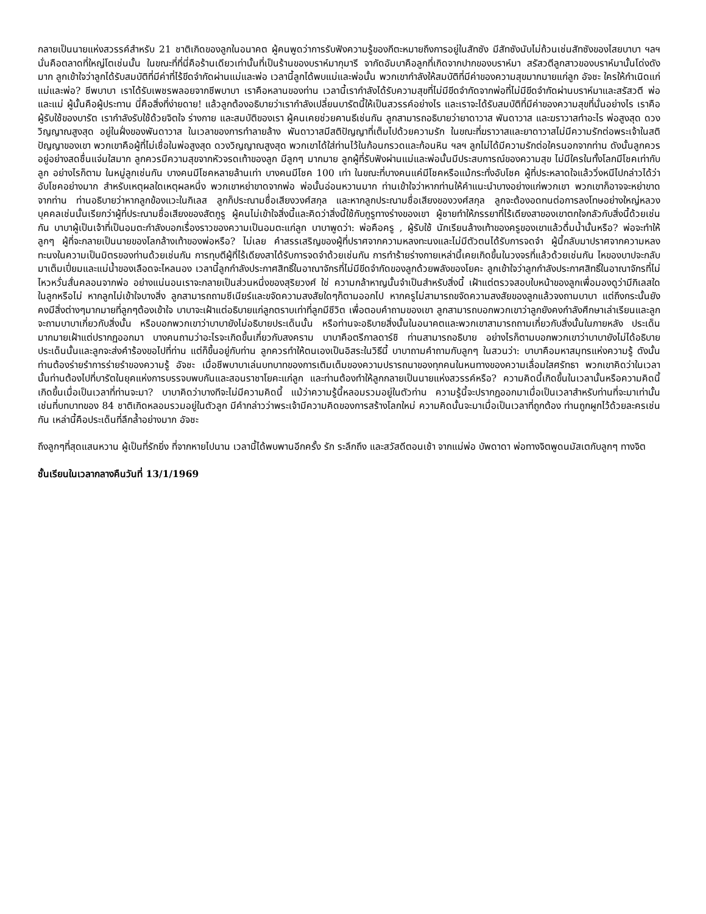กลายเป็นนายแห่งสวรรค์สำหรับ 21 ชาติเกิดของลูกในอนาคต ผู้คนพูดว่าการรับฟังความรู้ของกีตะหมายถึงการอยู่ในสัทซัง มีสัทซังนับไม่ถ้วนเช่นสัทซังของไสยบาบา ฯลฯ นั่นคือตลาดที่ใหญ่โตเช่นนั้น ในขณะที่ที่นี่คือร้านเดียวเท่านั้นที่เป็นร้านของบราห์มากุมารี จากัดอัมบาคือลูกที่เกิดจากปากของบราห์มา สรัสวตีลูกสาวของบราห์มานั้นโด่งดังมาก ลูกเข้าใจว่าลูกได้รับสมบัติที่มีค่าที่ไร้ขีดจำกัดผ่านแม่และพ่อ เวลานี้ลูกได้พบแม่และพ่อนั้น พวกเขากำลังให้สมบัติที่มีค่าของความสุขมากมายแก่ลูก อัจชะ ใครให้กำเนิดแก่แม่และพ่อ? ชีพบาบา เราได้รับเพชรพลอยจากชีพบาบา เราคือหลานของท่าน เวลานี้เรากำลังได้รับความสุขที่ไม่มีขีดจำกัดจากพ่อที่ไม่มีขีดจำกัดผ่านบราห์มาและสรัสวตี พ่อและแม่ ผู้นั้นคือผู้ประทาน นี่คือสิ่งที่ง่ายดาย! แล้วลูกต้องอธิบายว่าเรากำลังเปลี่ยนบารัตนี้ให้เป็นสวรรค์อย่างไร และเราจะได้รับสมบัติที่มีค่าของความสุขที่นั่นอย่างไร เราคือผู้รับใช้ของบารัต เรากำลังรับใช้ด้วยจิตใจ ร่างกาย และสมบัติของเรา ผู้คนเคยช่วยคานธีเช่นกัน ลูกสามารถอธิบายว่ายาดาวาส พันดาวาส และฆราวาสทำอะไร พ่อสูงสุด ดวงวิญญาณสูงสุด อยู่ในฝั่งของพันดาวาส ในเวลาของการทำลายล้าง พันดาวาสมีสติปัญญาที่เต็มไปด้วยความรัก ในขณะที่ฆราวาสและยาดาวาสไม่มีความรักต่อพระเจ้าในสติปัญญาของเขา พวกเขาคือผู้ที่ไม่เชื่อในพ่อสูงสุด ดวงวิญญาณสูงสุด พวกเขาได้ใส่ท่านไว้ในก้อนกรวดและก้อนหิน ฯลฯ ลูกไม่ได้มีความรักต่อใครนอกจากท่าน ดังนั้นลูกควรอยู่อย่างสดชื่นแจ่มใสมาก ลูกควรมีความสุขจากหัวจรดเท้าของลูก มีลูกๆ มากมาย ลูกผู้ที่รับฟังผ่านแม่และพ่อนั้นมีประสบการณ์ของความสุข ไม่มีใครในทั้งโลกมีโชคเท่ากับลูก อย่างไรก็ตาม ในหมู่ลูกเช่นกัน บางคนมีโชคหลายล้านเท่า บางคนมีโชค 100 เท่า ในขณะที่บางคนแค่มีโชคหรือแม้กระทั่งอับโชค ผู้ที่ประหลาดใจแล้ววิ่งหนีไปกล่าวได้ว่าอับโชคอย่างมาก สำหรับเหตุผลใดเหตุผลหนึ่ง พวกเขาหย่าขาดจากพ่อ พ่อนั้นอ่อนหวานมาก ท่านเข้าใจว่าหากท่านให้คำแนะนำบางอย่างแก่พวกเขา พวกเขาก็อาจจะหย่าขาดจากท่าน ท่านอธิบายว่าหากลูกข้องแวะในกิเลส ลูกก็ประณามชื่อเสียงวงศ์สกุล และหากลูกประณามชื่อเสียงของวงศ์สกุล ลูกจะต้องอดทนต่อการลงโทษอย่างใหญ่หลวง บุคคลเช่นนั้นเรียกว่าผู้ที่ประณามชื่อเสียงของสัตกูรู ผู้คนไม่เข้าใจสิ่งนี้และคิดว่าสิ่งนี้ใช้กับกูรูทางร่างของเขา ผู้ชายทำให้ภรรยาที่ไร้เดียงสาของเขาตกใจกลัวกับสิ่งนี้ด้วยเช่นกัน บาบาผู้เป็นเจ้าที่เป็นอมตะกำลังบอกเรื่องราวของความเป็นอมตะแก่ลูก บาบาพูดว่า: พ่อคือครู , ผู้รับใช้ นักเรียนล้างเท้าของครูของเขาแล้วดื่มน้ำนั้นหรือ? พ่อจะทำให้ลูกๆ ผู้ที่จะกลายเป็นนายของโลกล้างเท้าของพ่อหรือ? ไม่เลย คำสรรเสริญของผู้ที่ปราศจากความหลงทะนงและไม่มีตัวตนได้รับการจดจำ ผู้นี้กลับมาปราศจากความหลงทะนงในความเป็นมิตรของท่านด้วยเช่นกัน การทุบตีผู้ที่ไร้เดียงสาได้รับการจดจำด้วยเช่นกัน การทำร้ายร่างกายเหล่านี้เคยเกิดขึ้นในวงจรที่แล้วด้วยเช่นกัน ไหของบาปจะกลับมาเต็มเปี่ยมและแม่น้ำของเลือดจะไหลนอง เวลานี้ลูกกำลังประกาศสิทธิ์ในอาณาจักรที่ไม่มีขีดจำกัดของลูกด้วยพลังของโยคะ ลูกเข้าใจว่าลูกกำลังประกาศสิทธิ์ในอาณาจักรที่ไม่ไหวหวั่นสั่นคลอนจากพ่อ อย่างแน่นอนเราจะกลายเป็นส่วนหนึ่งของสุริยวงศ์ ใช่ ความกล้าหาญนั้นจำเป็นสำหรับสิ่งนี้ เฝ้าแต่ตรวจสอบใบหน้าของลูกเพื่อมองดูว่ามีกิเลสใดในลูกหรือไม่ หากลูกไม่เข้าใจบางสิ่ง ลูกสามารถถามซีเนียร์และขจัดความสงสัยใดๆก็ตามออกไป หากครูไม่สามารถขจัดความสงสัยของลูกแล้วจงถามบาบา แต่ถึงกระนั้นยังคงมีสิ่งต่างๆมากมายที่ลูกๆต้องเข้าใจ บาบาจะเฝ้าแต่อธิบายแก่ลูกตราบเท่าที่ลูกมีชีวิต เพื่อตอบคำถามของเขา ลูกสามารถบอกพวกเขาว่าลูกยังคงกำลังศึกษาเล่าเรียนและลูกจะถามบาบาเกี่ยวกับสิ่งนั้น หรือบอกพวกเขาว่าบาบายังไม่อธิบายประเด็นนั้น หรือท่านจะอธิบายสิ่งนั้นในอนาคตและพวกเขาสามารถถามเกี่ยวกับสิ่งนั้นในภายหลัง ประเด็นมากมายเฝ้าแต่ปรากฏออกมา บางคนถามว่าอะไรจะเกิดขึ้นเกี่ยวกับสงคราม บาบาคือตรีกาลดาร์ชิ ท่านสามารถอธิบาย อย่างไรก็ตามบอกพวกเขาว่าบาบายังไม่ได้อธิบายประเด็นนั้นและลูกจะส่งคำร้องขอไปที่ท่าน แต่ก็ขึ้นอยู่กับท่าน ลูกควรทำให้ตนเองเป็นอิสระในวิธีนี้ บาบาถามคำถามกับลูกๆ ในสวนว่า: บาบาคือมหาสมุทรแห่งความรู้ ดังนั้นท่านต้องร่ายรำการร่ายรำของความรู้ อัจชะ เมื่อชีพบาบาเล่นบทบาทของการเติมเต็มของความปรารถนาของทุกคนในหนทางของความเลื่อมใสศรัทธา พวกเขาคิดว่าในเวลานั้นท่านต้องไปที่บารัตในยุคแห่งการบรรจบพบกันและสอนราชาโยคะแก่ลูก และท่านต้องทำให้ลูกกลายเป็นนายแห่งสวรรค์หรือ? ความคิดนี้เกิดขึ้นในเวลานั้นหรือความคิดนี้เกิดขึ้นเมื่อเป็นเวลาที่ท่านจะมา? บาบาคิดว่าบางทีจะไม่มีความคิดนี้ แม้ว่าความรู้นี้หลอมรวมอยู่ในตัวท่าน ความรู้นี้จะปรากฏออกมาเมื่อเป็นเวลาสำหรับท่านที่จะมาเท่านั้น เช่นที่บทบาทของ 84 ชาติเกิดหลอมรวมอยู่ในตัวลูก มีคำกล่าวว่าพระเจ้ามีความคิดของการสร้างโลกใหม่ ความคิดนั้นจะมาเมื่อเป็นเวลาที่ถูกต้อง ท่านถูกผูกไว้ด้วยละครเช่นกัน เหล่านี้คือประเด็นที่ลึกล้ำอย่างมาก อัจชะ
ถึงลูกๆที่สุดแสนหวาน ผู้เป็นที่รักยิ่ง ที่จากหายไปนาน เวลานี้ได้พบพานอีกครั้ง รัก ระลึกถึง และสวัสดีตอนเช้า จากแม่พ่อ บัพดาดา พ่อทางจิตพูดนมัสเตกับลูกๆ ทางจิต
ชั้นเรียนในเวลากลางคืนวันที่ 13/1/1969